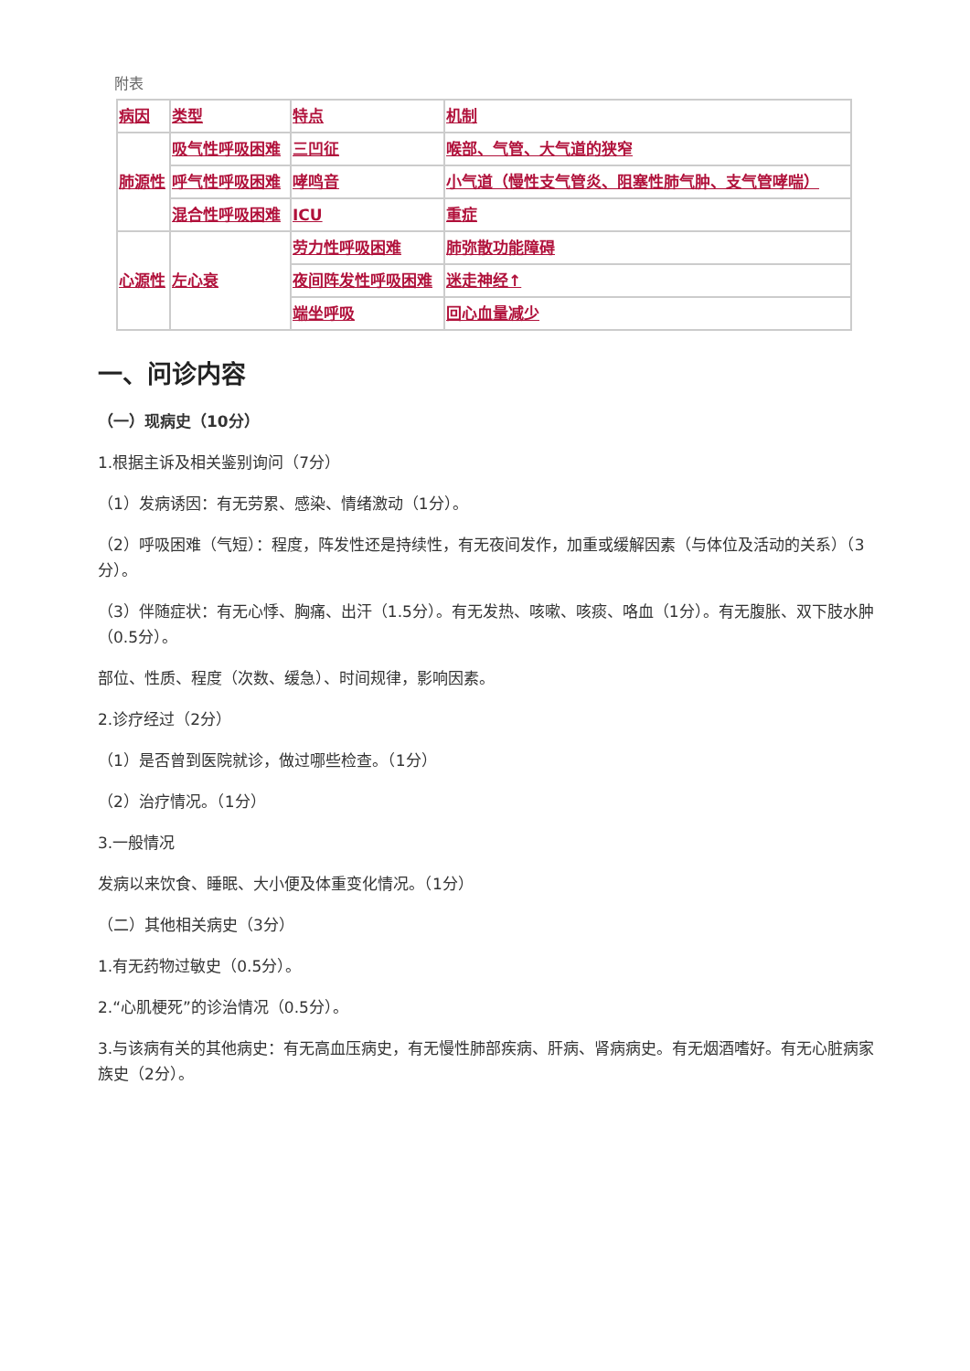附表
| 病因 | 类型 | 特点 | 机制 |
| 肺源性 | 吸气性呼吸困难 | 三凹征 | 喉部、气管、大气道的狭窄 |
| | 呼气性呼吸困难 | 哮鸣音 | 小气道（慢性支气管炎、阻塞性肺气肿、支气管哮喘） |
| | 混合性呼吸困难 | ICU | 重症 |
| 心源性 | 左心衰 | 劳力性呼吸困难 | 肺弥散功能障碍 |
| | | 夜间阵发性呼吸困难 | 迷走神经↑ |
| | | 端坐呼吸 | 回心血量减少 |
一、问诊内容
（一）现病史（10分）
1.根据主诉及相关鉴别询问（7分）
（1）发病诱因：有无劳累、感染、情绪激动（1分）。
（2）呼吸困难（气短）：程度，阵发性还是持续性，有无夜间发作，加重或缓解因素（与体位及活动的关系）（3分）。
（3）伴随症状：有无心悸、胸痛、出汗（1.5分）。有无发热、咳嗽、咳痰、咯血（1分）。有无腹胀、双下肢水肿（0.5分）。
部位、性质、程度（次数、缓急）、时间规律，影响因素。
2.诊疗经过（2分）
（1）是否曾到医院就诊，做过哪些检查。（1分）
（2）治疗情况。（1分）
3.一般情况
发病以来饮食、睡眠、大小便及体重变化情况。（1分）
（二）其他相关病史（3分）
1.有无药物过敏史（0.5分）。
2.“心肌梗死”的诊治情况（0.5分）。
3.与该病有关的其他病史：有无高血压病史，有无慢性肺部疾病、肝病、肾病病史。有无烟酒嗜好。有无心脏病家族史（2分）。